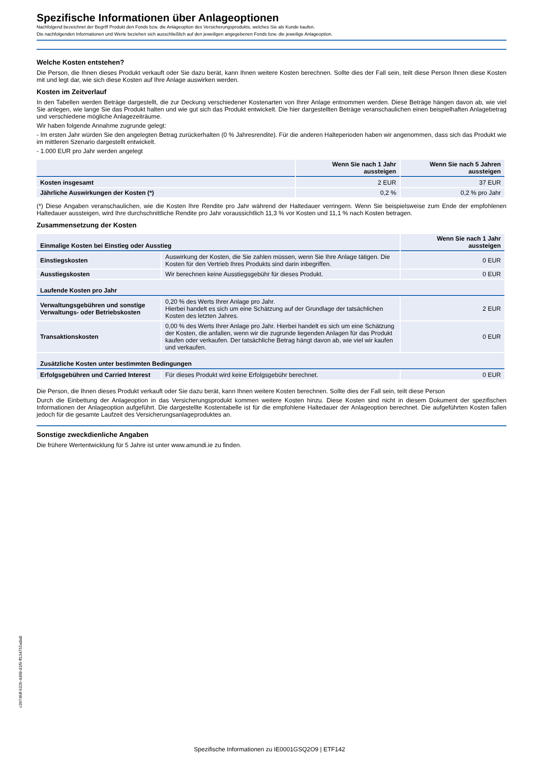Spezifische Informationen über Anlageoptionen
Nachfolgend bezeichnet der Begriff Produkt den Fonds bzw. die Anlageoption des Versicherungsprodukts, welches Sie als Kunde kaufen.
Die nachfolgenden Informationen und Werte beziehen sich ausschließlich auf den jeweiligen angegebenen Fonds bzw. die jeweilige Anlageoption.
Welche Kosten entstehen?
Die Person, die Ihnen dieses Produkt verkauft oder Sie dazu berät, kann Ihnen weitere Kosten berechnen. Sollte dies der Fall sein, teilt diese Person Ihnen diese Kosten mit und legt dar, wie sich diese Kosten auf Ihre Anlage auswirken werden.
Kosten im Zeitverlauf
In den Tabellen werden Beträge dargestellt, die zur Deckung verschiedener Kostenarten von Ihrer Anlage entnommen werden. Diese Beträge hängen davon ab, wie viel Sie anlegen, wie lange Sie das Produkt halten und wie gut sich das Produkt entwickelt. Die hier dargestellten Beträge veranschaulichen einen beispielhaften Anlagebetrag und verschiedene mögliche Anlagezeiträume.
Wir haben folgende Annahme zugrunde gelegt:
- Im ersten Jahr würden Sie den angelegten Betrag zurückerhalten (0 % Jahresrendite). Für die anderen Halteperioden haben wir angenommen, dass sich das Produkt wie im mittleren Szenario dargestellt entwickelt.
- 1.000 EUR pro Jahr werden angelegt
| | Wenn Sie nach 1 Jahr aussteigen | Wenn Sie nach 5 Jahren aussteigen |
| --- | --- | --- |
| Kosten insgesamt | 2 EUR | 37 EUR |
| Jährliche Auswirkungen der Kosten (*) | 0,2 % | 0,2 % pro Jahr |
(*) Diese Angaben veranschaulichen, wie die Kosten Ihre Rendite pro Jahr während der Haltedauer verringern. Wenn Sie beispielsweise zum Ende der empfohlenen Haltedauer aussteigen, wird Ihre durchschnittliche Rendite pro Jahr voraussichtlich 11,3 % vor Kosten und 11,1 % nach Kosten betragen.
Zusammensetzung der Kosten
| Einmalige Kosten bei Einstieg oder Ausstieg | | Wenn Sie nach 1 Jahr aussteigen |
| Einstiegskosten | Auswirkung der Kosten, die Sie zahlen müssen, wenn Sie Ihre Anlage tätigen. Die Kosten für den Vertrieb Ihres Produkts sind darin inbegriffen. | 0 EUR |
| Ausstiegskosten | Wir berechnen keine Ausstiegsgebühr für dieses Produkt. | 0 EUR |
| Laufende Kosten pro Jahr | | |
| Verwaltungsgebühren und sonstige Verwaltungs- oder Betriebskosten | 0,20 % des Werts Ihrer Anlage pro Jahr. Hierbei handelt es sich um eine Schätzung auf der Grundlage der tatsächlichen Kosten des letzten Jahres. | 2 EUR |
| Transaktionskosten | 0,00 % des Werts Ihrer Anlage pro Jahr. Hierbei handelt es sich um eine Schätzung der Kosten, die anfallen, wenn wir die zugrunde liegenden Anlagen für das Produkt kaufen oder verkaufen. Der tatsächliche Betrag hängt davon ab, wie viel wir kaufen und verkaufen. | 0 EUR |
| Zusätzliche Kosten unter bestimmten Bedingungen | | |
| Erfolgsgebühren und Carried Interest | Für dieses Produkt wird keine Erfolgsgebühr berechnet. | 0 EUR |
Die Person, die Ihnen dieses Produkt verkauft oder Sie dazu berät, kann Ihnen weitere Kosten berechnen. Sollte dies der Fall sein, teilt diese Person
Durch die Einbettung der Anlageoption in das Versicherungsprodukt kommen weitere Kosten hinzu. Diese Kosten sind nicht in diesem Dokument der spezifischen Informationen der Anlageoption aufgeführt. Die dargestellte Kostentabelle ist für die empfohlene Haltedauer der Anlageoption berechnet. Die aufgeführten Kosten fallen jedoch für die gesamte Laufzeit des Versicherungsanlageproduktes an.
Sonstige zweckdienliche Angaben
Die frühere Wertentwicklung für 5 Jahre ist unter www.amundi.ie zu finden.
c3974fdf-932b-4d98-81f9-ff134755a8a8
Spezifische Informationen zu IE0001GSQ2O9 | ETF142